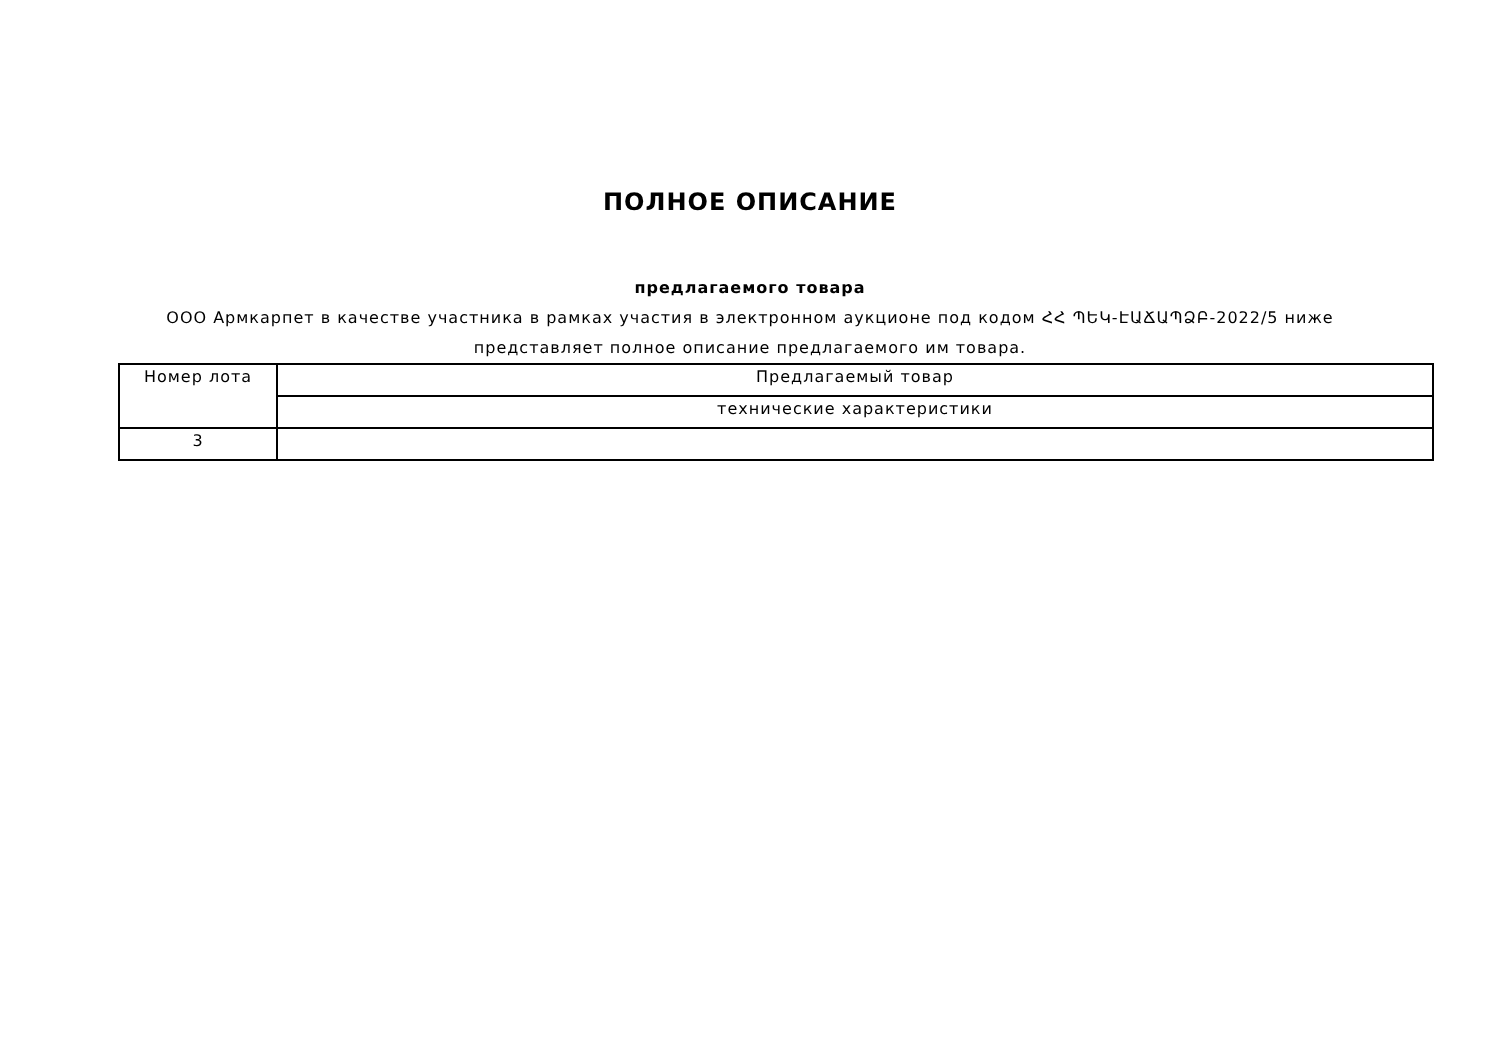ПОЛНОЕ ОПИСАНИЕ
предлагаемого товара
ООО Армкарпет в качестве участника в рамках участия в электронном аукционе под кодом ՀՀ ՊԵԿ-ԷԱՃԱՊՁԲ-2022/5 ниже представляет полное описание предлагаемого им товара.
| Номер лота | Предлагаемый товар |
| --- | --- |
| | технические характеристики |
| 3 | |